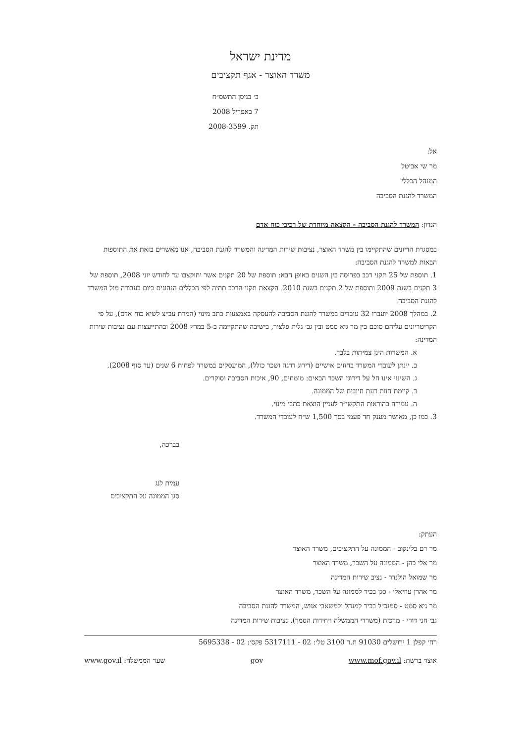מדינת ישראל
משרד האוצר - אגף תקציבים
ב׳ בניסן התשס״ח
7 באפריל 2008
תק. 2008-3599
אל:
מר שי אביטל
המנהל הכללי
המשרד להגנת הסביבה
הנדון: המשרד להגנת הסביבה - הקצאה מיוחדת של רכיבי כוח אדם
במסגרת הדיונים שהתקיימו בין משרד האוצר, נציבות שירות המדינה והמשרד להגנת הסביבה, אנו מאשרים בזאת את התוספות הבאות למשרד להגנת הסביבה:
1. תוספת של 25 תקני רכב בפריסה בין השנים באופן הבא: תוספת של 20 תקנים אשר יתוקצבו עד לחודש יוני 2008, תוספת של 3 תקנים בשנת 2009 ותוספת של 2 תקנים בשנת 2010. הקצאת תקני הרכב תהיה לפי הכללים הנהוגים כיום בעבודה מול המשרד להגנת הסביבה.
2. במהלך 2008 יועברו 32 עובדים במשרד להגנת הסביבה להעסקה באמצעות כתב מינוי (המרת עב״צ לשיא כוח אדם), על פי הקריטריונים עליהם סוכם בין מר גיא סמט ובין גב׳ גלית פלצור, בישיבה שהתקיימה ב-5 במרץ 2008 ובהתייעצות עם נציבות שירות המדינה:
א. המשרות הינן צמיתות בלבד.
ב. יינתן לעובדי המשרד בחוזים אישיים (דירוג דרגה ושכר כולל), המועסקים במשרד לפחות 6 שנים (עד סוף 2008).
ג. השינוי אינו חל על דירוגי השכר הבאים: מומחים, 90, איכות הסביבה וסוקרים.
ד. קיימת חוות דעת חיובית של הממונה.
ה. עמידה בהוראות התקשי״ר לעניין הוצאת כתבי מינוי.
3. כמו כן, מאושר מענק חד פעמי בסך 1,500 ש״ח לעובדי המשרד.
בברכה,
עמית לנג
סגן הממונה על התקציבים
העתק:
מר רם בלינקוב - הממונה על התקציבים, משרד האוצר
מר אלי כהן - הממונה על השכר, משרד האוצר
מר שמואל הולנדר - נציב שירות המדינה
מר אהרן עוזיאלי - סגן בכיר לממונה על השכר, משרד האוצר
מר גיא סמט - סמנכ״ל בכיר למנהל ולמשאבי אנוש, המשרד להגנת הסביבה
גב׳ חני דורי - מרכזת (משרדי הממשלה ויחידות הסמך), נציבות שירות המדינה
רח׳ קפלן 1 ירושלים 91030 ת.ד 3100 טל׳: 02 - 5317111 פקס׳: 02 - 5695338
אוצר ברשת: www.mof.gov.il gov שער הממשלה: www.gov.il